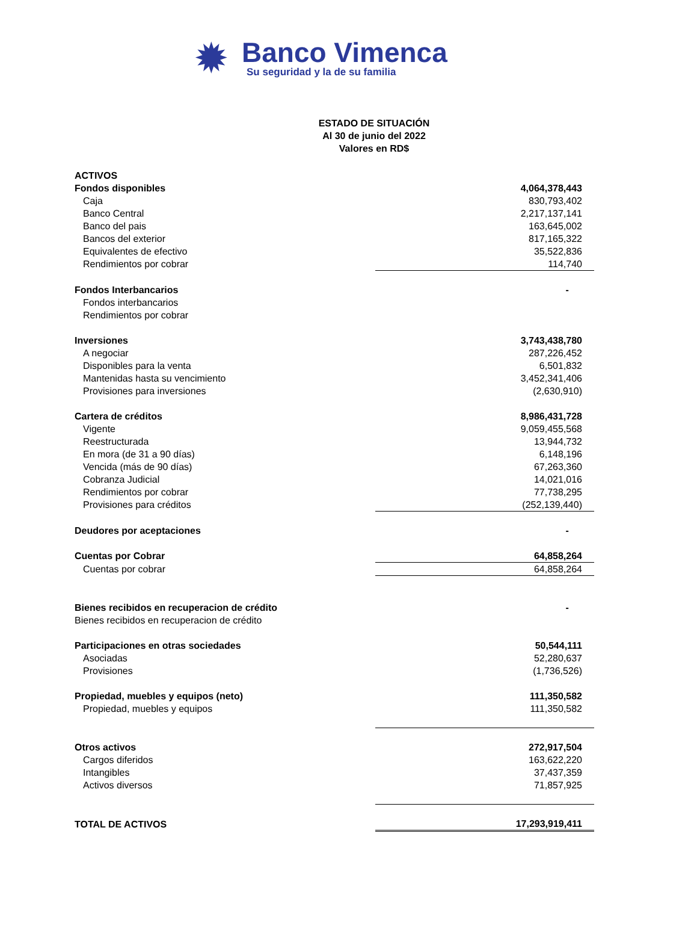✹
Banco Vimenca
Su seguridad y la de su familia
ESTADO DE SITUACIÓN
Al 30 de junio del 2022
Valores en RD$
| ACTIVOS | | |
| Fondos disponibles | 4,064,378,443 | |
| Caja | 830,793,402 | |
| Banco Central | 2,217,137,141 | |
| Banco del pais | 163,645,002 | |
| Bancos del exterior | 817,165,322 | |
| Equivalentes de efectivo | 35,522,836 | |
| Rendimientos por cobrar | 114,740 | |
| Fondos Interbancarios | - | |
| Fondos interbancarios | | |
| Rendimientos por cobrar | | |
| Inversiones | 3,743,438,780 | |
| A negociar | 287,226,452 | |
| Disponibles para la venta | 6,501,832 | |
| Mantenidas hasta su vencimiento | 3,452,341,406 | |
| Provisiones para inversiones | (2,630,910) | |
| Cartera de créditos | 8,986,431,728 | |
| Vigente | 9,059,455,568 | |
| Reestructurada | 13,944,732 | |
| En mora (de 31 a 90 días) | 6,148,196 | |
| Vencida (más de 90 días) | 67,263,360 | |
| Cobranza Judicial | 14,021,016 | |
| Rendimientos por cobrar | 77,738,295 | |
| Provisiones para créditos | (252,139,440) | |
| Deudores por aceptaciones | - | |
| Cuentas por Cobrar | 64,858,264 | |
| Cuentas por cobrar | 64,858,264 | |
| Bienes recibidos en recuperacion de crédito | - | |
| Bienes recibidos en recuperacion de crédito | | |
| Participaciones en otras sociedades | 50,544,111 | |
| Asociadas | 52,280,637 | |
| Provisiones | (1,736,526) | |
| Propiedad, muebles y equipos (neto) | 111,350,582 | |
| Propiedad, muebles y equipos | 111,350,582 | |
| Otros activos | 272,917,504 | |
| Cargos diferidos | 163,622,220 | |
| Intangibles | 37,437,359 | |
| Activos diversos | 71,857,925 | |
| TOTAL DE ACTIVOS | 17,293,919,411 | |